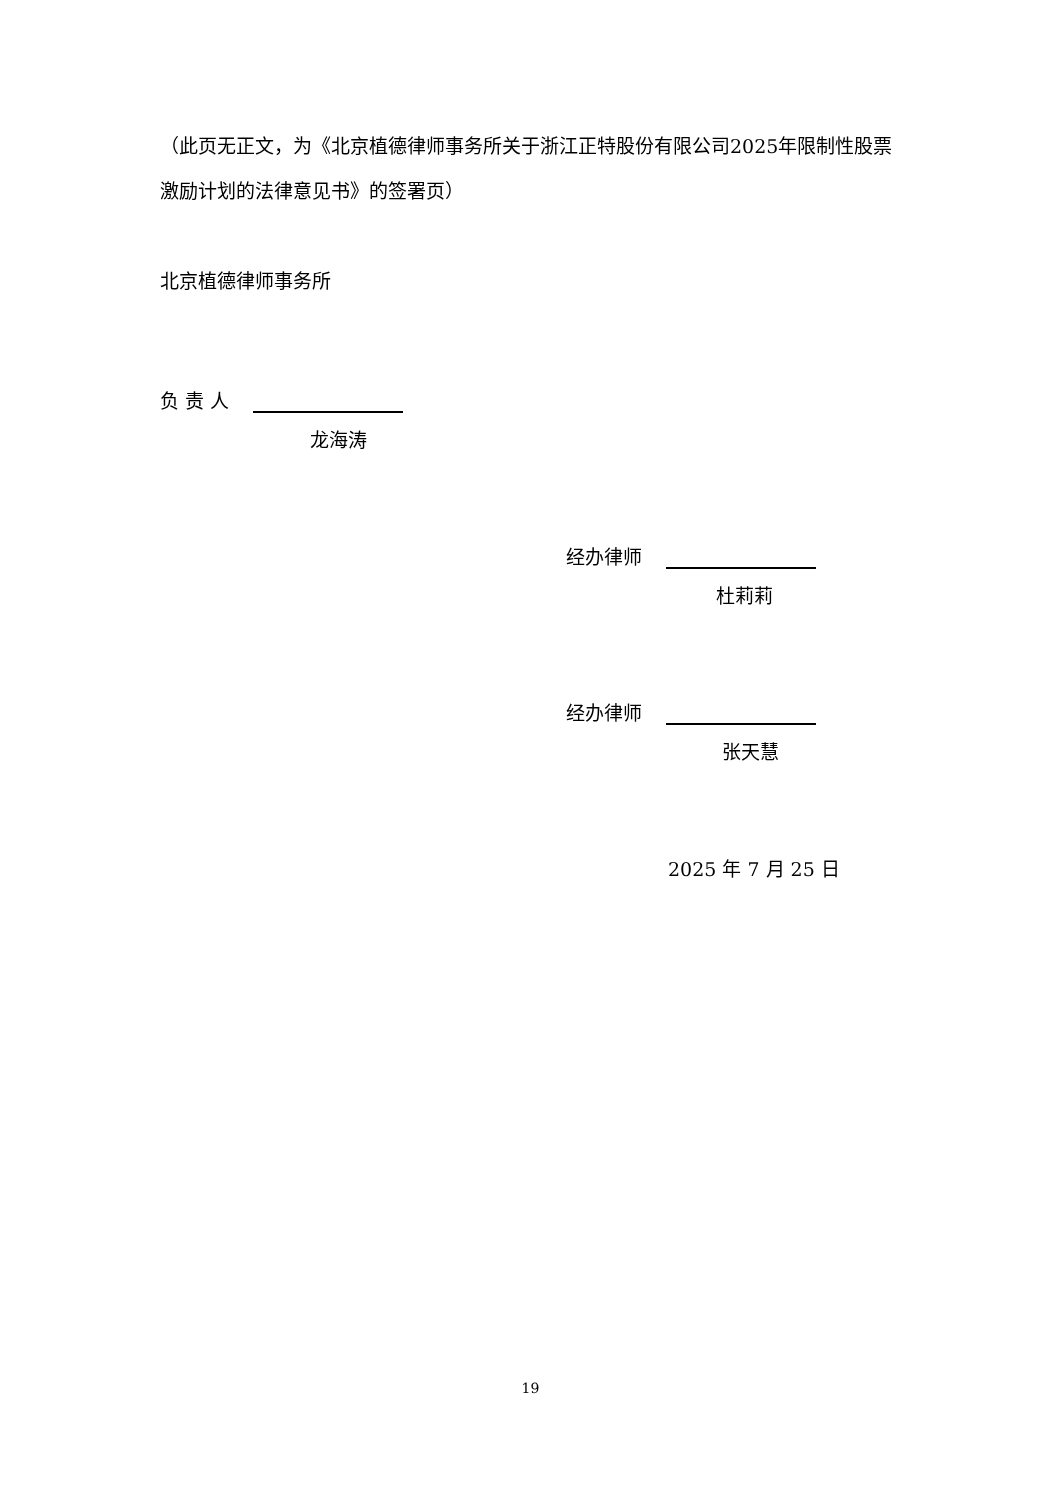（此页无正文，为《北京植德律师事务所关于浙江正特股份有限公司2025年限制性股票激励计划的法律意见书》的签署页）
北京植德律师事务所
负 责 人
龙海涛
经办律师
杜莉莉
经办律师
张天慧
2025 年 7 月 25 日
19